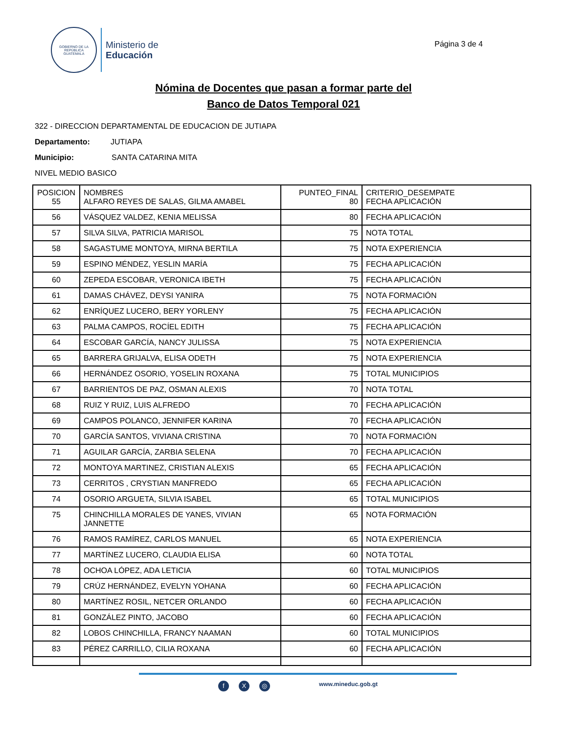GOBIERNO DE LA REPÚBLICA
GUATEMALA
Ministerio de
Educación
Página 3 de 4
Nómina de Docentes que pasan a formar parte del
Banco de Datos Temporal 021
322 - DIRECCION DEPARTAMENTAL DE EDUCACION DE JUTIAPA
Departamento: JUTIAPA
Municipio: SANTA CATARINA MITA
NIVEL MEDIO BASICO
| POSICION 55 | NOMBRES ALFARO REYES DE SALAS, GILMA AMABEL | PUNTEO_FINAL 80 | CRITERIO_DESEMPATE FECHA APLICACIÓN |
| 56 | VÁSQUEZ VALDEZ, KENIA MELISSA | 80 | FECHA APLICACIÓN |
| 57 | SILVA SILVA, PATRICIA MARISOL | 75 | NOTA TOTAL |
| 58 | SAGASTUME MONTOYA, MIRNA BERTILA | 75 | NOTA EXPERIENCIA |
| 59 | ESPINO MÉNDEZ, YESLIN MARÍA | 75 | FECHA APLICACIÓN |
| 60 | ZEPEDA ESCOBAR, VERONICA IBETH | 75 | FECHA APLICACIÓN |
| 61 | DAMAS CHÁVEZ, DEYSI YANIRA | 75 | NOTA FORMACIÓN |
| 62 | ENRÍQUEZ LUCERO, BERY YORLENY | 75 | FECHA APLICACIÓN |
| 63 | PALMA CAMPOS, ROCÍEL EDITH | 75 | FECHA APLICACIÓN |
| 64 | ESCOBAR GARCÍA, NANCY JULISSA | 75 | NOTA EXPERIENCIA |
| 65 | BARRERA GRIJALVA, ELISA ODETH | 75 | NOTA EXPERIENCIA |
| 66 | HERNÁNDEZ OSORIO, YOSELIN ROXANA | 75 | TOTAL MUNICIPIOS |
| 67 | BARRIENTOS DE PAZ, OSMAN ALEXIS | 70 | NOTA TOTAL |
| 68 | RUIZ Y RUIZ, LUIS ALFREDO | 70 | FECHA APLICACIÓN |
| 69 | CAMPOS POLANCO, JENNIFER KARINA | 70 | FECHA APLICACIÓN |
| 70 | GARCÍA SANTOS, VIVIANA CRISTINA | 70 | NOTA FORMACIÓN |
| 71 | AGUILAR GARCÍA, ZARBIA SELENA | 70 | FECHA APLICACIÓN |
| 72 | MONTOYA MARTINEZ, CRISTIAN ALEXIS | 65 | FECHA APLICACIÓN |
| 73 | CERRITOS , CRYSTIAN MANFREDO | 65 | FECHA APLICACIÓN |
| 74 | OSORIO ARGUETA, SILVIA ISABEL | 65 | TOTAL MUNICIPIOS |
| 75 | CHINCHILLA MORALES DE YANES, VIVIAN JANNETTE | 65 | NOTA FORMACIÓN |
| 76 | RAMOS RAMÍREZ, CARLOS MANUEL | 65 | NOTA EXPERIENCIA |
| 77 | MARTÍNEZ LUCERO, CLAUDIA ELISA | 60 | NOTA TOTAL |
| 78 | OCHOA LÓPEZ, ADA LETICIA | 60 | TOTAL MUNICIPIOS |
| 79 | CRÚZ HERNÁNDEZ, EVELYN YOHANA | 60 | FECHA APLICACIÓN |
| 80 | MARTÍNEZ ROSIL, NETCER ORLANDO | 60 | FECHA APLICACIÓN |
| 81 | GONZÁLEZ PINTO, JACOBO | 60 | FECHA APLICACIÓN |
| 82 | LOBOS CHINCHILLA, FRANCY NAAMAN | 60 | TOTAL MUNICIPIOS |
| 83 | PÉREZ CARRILLO, CILIA ROXANA | 60 | FECHA APLICACIÓN |
f X ◎
www.mineduc.gob.gt